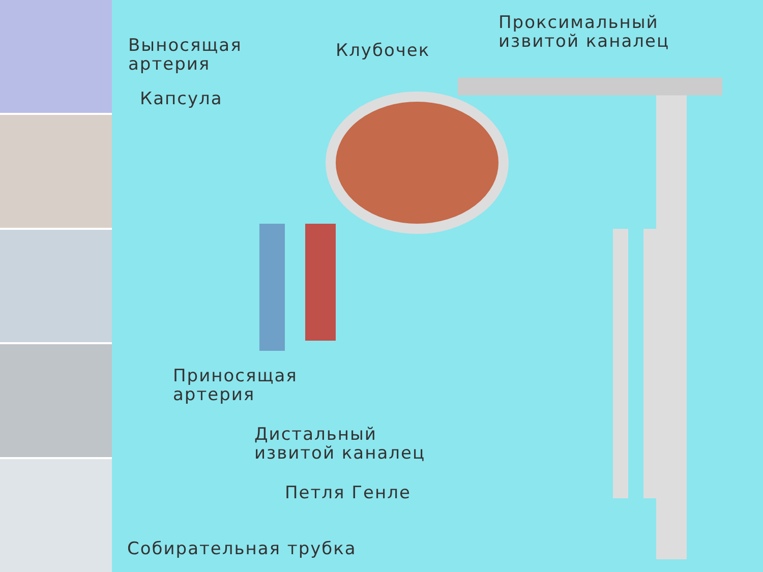Выносящая
артерия
Клубочек
Проксимальный
извитой каналец
Капсула
Приносящая
артерия
Дистальный
извитой каналец
Петля Генле
Собирательная трубка